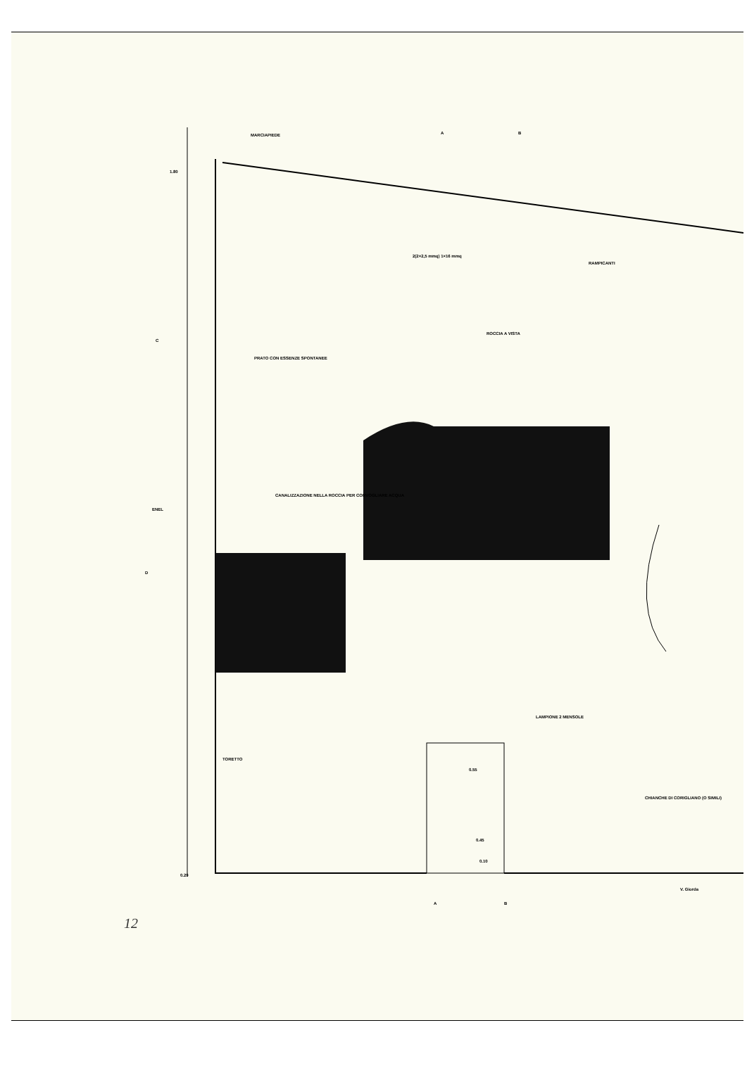MARCIAPIEDE
RAMPICANTI
ROCCIA A VISTA
PRATO CON ESSENZE SPONTANEE
CANALIZZAZIONE NELLA ROCCIA PER CONVOGLIARE ACQUA
ENEL
TORETTO
LAMPIONE 2 MENSOLE
CHIANCHE DI CORIGLIANO (O SIMILI)
V. Giorda
A
B
A
B
C
D
1.80
0.55
0.45
0.10
0.29
2(2×2,5 mmq) 1×16 mmq
12